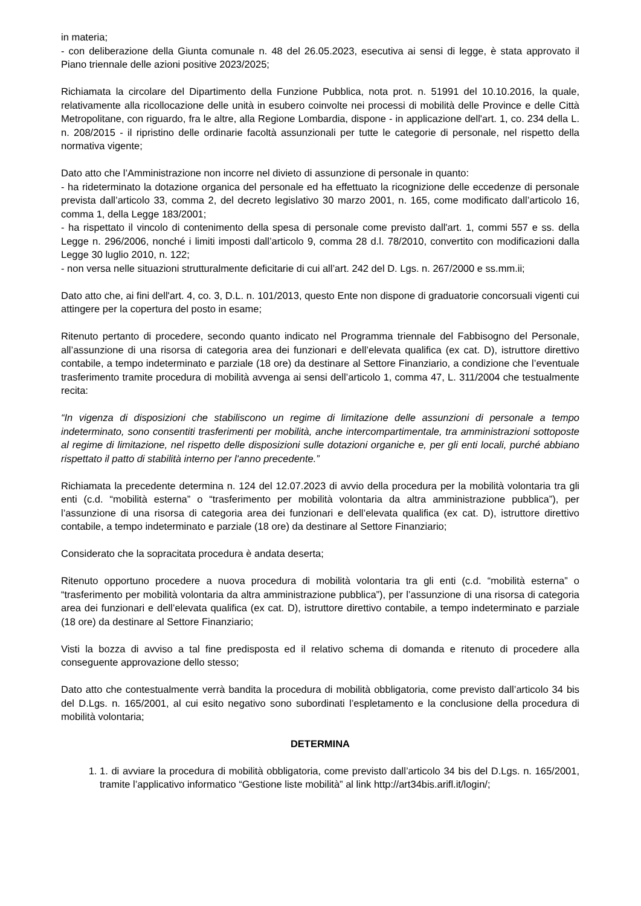in materia;
- con deliberazione della Giunta comunale n. 48 del 26.05.2023, esecutiva ai sensi di legge, è stata approvato il Piano triennale delle azioni positive 2023/2025;
Richiamata la circolare del Dipartimento della Funzione Pubblica, nota prot. n. 51991 del 10.10.2016, la quale, relativamente alla ricollocazione delle unità in esubero coinvolte nei processi di mobilità delle Province e delle Città Metropolitane, con riguardo, fra le altre, alla Regione Lombardia, dispone - in applicazione dell'art. 1, co. 234 della L. n. 208/2015 - il ripristino delle ordinarie facoltà assunzionali per tutte le categorie di personale, nel rispetto della normativa vigente;
Dato atto che l’Amministrazione non incorre nel divieto di assunzione di personale in quanto:
- ha rideterminato la dotazione organica del personale ed ha effettuato la ricognizione delle eccedenze di personale prevista dall’articolo 33, comma 2, del decreto legislativo 30 marzo 2001, n. 165, come modificato dall’articolo 16, comma 1, della Legge 183/2001;
- ha rispettato il vincolo di contenimento della spesa di personale come previsto dall'art. 1, commi 557 e ss. della Legge n. 296/2006, nonché i limiti imposti dall’articolo 9, comma 28 d.l. 78/2010, convertito con modificazioni dalla Legge 30 luglio 2010, n. 122;
- non versa nelle situazioni strutturalmente deficitarie di cui all’art. 242 del D. Lgs. n. 267/2000 e ss.mm.ii;
Dato atto che, ai fini dell'art. 4, co. 3, D.L. n. 101/2013, questo Ente non dispone di graduatorie concorsuali vigenti cui attingere per la copertura del posto in esame;
Ritenuto pertanto di procedere, secondo quanto indicato nel Programma triennale del Fabbisogno del Personale, all’assunzione di una risorsa di categoria area dei funzionari e dell’elevata qualifica (ex cat. D), istruttore direttivo contabile, a tempo indeterminato e parziale (18 ore) da destinare al Settore Finanziario, a condizione che l’eventuale trasferimento tramite procedura di mobilità avvenga ai sensi dell’articolo 1, comma 47, L. 311/2004 che testualmente recita:
“In vigenza di disposizioni che stabiliscono un regime di limitazione delle assunzioni di personale a tempo indeterminato, sono consentiti trasferimenti per mobilità, anche intercompartimentale, tra amministrazioni sottoposte al regime di limitazione, nel rispetto delle disposizioni sulle dotazioni organiche e, per gli enti locali, purché abbiano rispettato il patto di stabilità interno per l'anno precedente.”
Richiamata la precedente determina n. 124 del 12.07.2023 di avvio della procedura per la mobilità volontaria tra gli enti (c.d. “mobilità esterna” o “trasferimento per mobilità volontaria da altra amministrazione pubblica”), per l’assunzione di una risorsa di categoria area dei funzionari e dell’elevata qualifica (ex cat. D), istruttore direttivo contabile, a tempo indeterminato e parziale (18 ore) da destinare al Settore Finanziario;
Considerato che la sopracitata procedura è andata deserta;
Ritenuto opportuno procedere a nuova procedura di mobilità volontaria tra gli enti (c.d. “mobilità esterna” o “trasferimento per mobilità volontaria da altra amministrazione pubblica”), per l’assunzione di una risorsa di categoria area dei funzionari e dell’elevata qualifica (ex cat. D), istruttore direttivo contabile, a tempo indeterminato e parziale (18 ore) da destinare al Settore Finanziario;
Visti la bozza di avviso a tal fine predisposta ed il relativo schema di domanda e ritenuto di procedere alla conseguente approvazione dello stesso;
Dato atto che contestualmente verrà bandita la procedura di mobilità obbligatoria, come previsto dall’articolo 34 bis del D.Lgs. n. 165/2001, al cui esito negativo sono subordinati l’espletamento e la conclusione della procedura di mobilità volontaria;
DETERMINA
1. 1. di avviare la procedura di mobilità obbligatoria, come previsto dall’articolo 34 bis del D.Lgs. n. 165/2001, tramite l’applicativo informatico “Gestione liste mobilità” al link http://art34bis.arifl.it/login/;